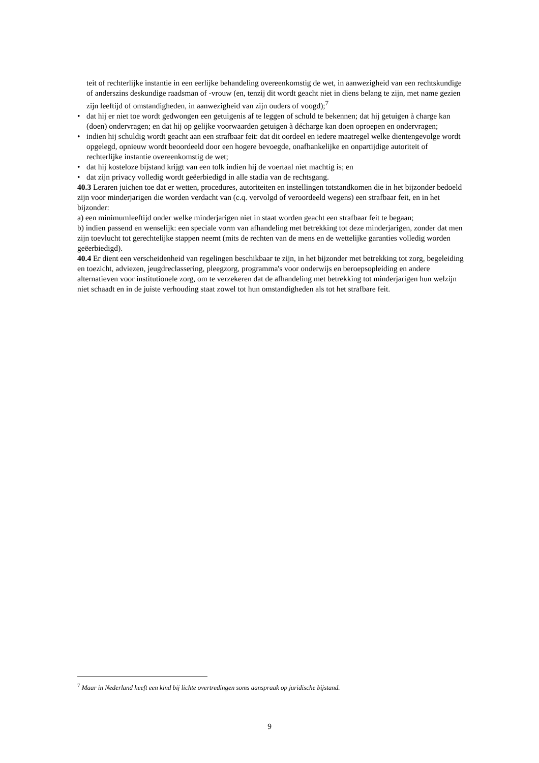teit of rechterlijke instantie in een eerlijke behandeling overeenkomstig de wet, in aanwezigheid van een rechtskundige of anderszins deskundige raadsman of -vrouw (en, tenzij dit wordt geacht niet in diens belang te zijn, met name gezien zijn leeftijd of omstandigheden, in aanwezigheid van zijn ouders of voogd);<sup>7</sup>
• dat hij er niet toe wordt gedwongen een getuigenis af te leggen of schuld te bekennen; dat hij getuigen à charge kan (doen) ondervragen; en dat hij op gelijke voorwaarden getuigen à décharge kan doen oproepen en ondervragen;
• indien hij schuldig wordt geacht aan een strafbaar feit: dat dit oordeel en iedere maatregel welke dientengevolge wordt opgelegd, opnieuw wordt beoordeeld door een hogere bevoegde, onafhankelijke en onpartijdige autoriteit of rechterlijke instantie overeenkomstig de wet;
• dat hij kosteloze bijstand krijgt van een tolk indien hij de voertaal niet machtig is; en
• dat zijn privacy volledig wordt geëerbiedigd in alle stadia van de rechtsgang.
40.3 Leraren juichen toe dat er wetten, procedures, autoriteiten en instellingen totstandkomen die in het bijzonder bedoeld zijn voor minderjarigen die worden verdacht van (c.q. vervolgd of veroordeeld wegens) een strafbaar feit, en in het bijzonder:
a) een minimumleeftijd onder welke minderjarigen niet in staat worden geacht een strafbaar feit te begaan;
b) indien passend en wenselijk: een speciale vorm van afhandeling met betrekking tot deze minderjarigen, zonder dat men zijn toevlucht tot gerechtelijke stappen neemt (mits de rechten van de mens en de wettelijke garanties volledig worden geëerbiedigd).
40.4 Er dient een verscheidenheid van regelingen beschikbaar te zijn, in het bijzonder met betrekking tot zorg, begeleiding en toezicht, adviezen, jeugdreclassering, pleegzorg, programma's voor onderwijs en beroepsopleiding en andere alternatieven voor institutionele zorg, om te verzekeren dat de afhandeling met betrekking tot minderjarigen hun welzijn niet schaadt en in de juiste verhouding staat zowel tot hun omstandigheden als tot het strafbare feit.
<sup>7</sup> Maar in Nederland heeft een kind bij lichte overtredingen soms aanspraak op juridische bijstand.
9